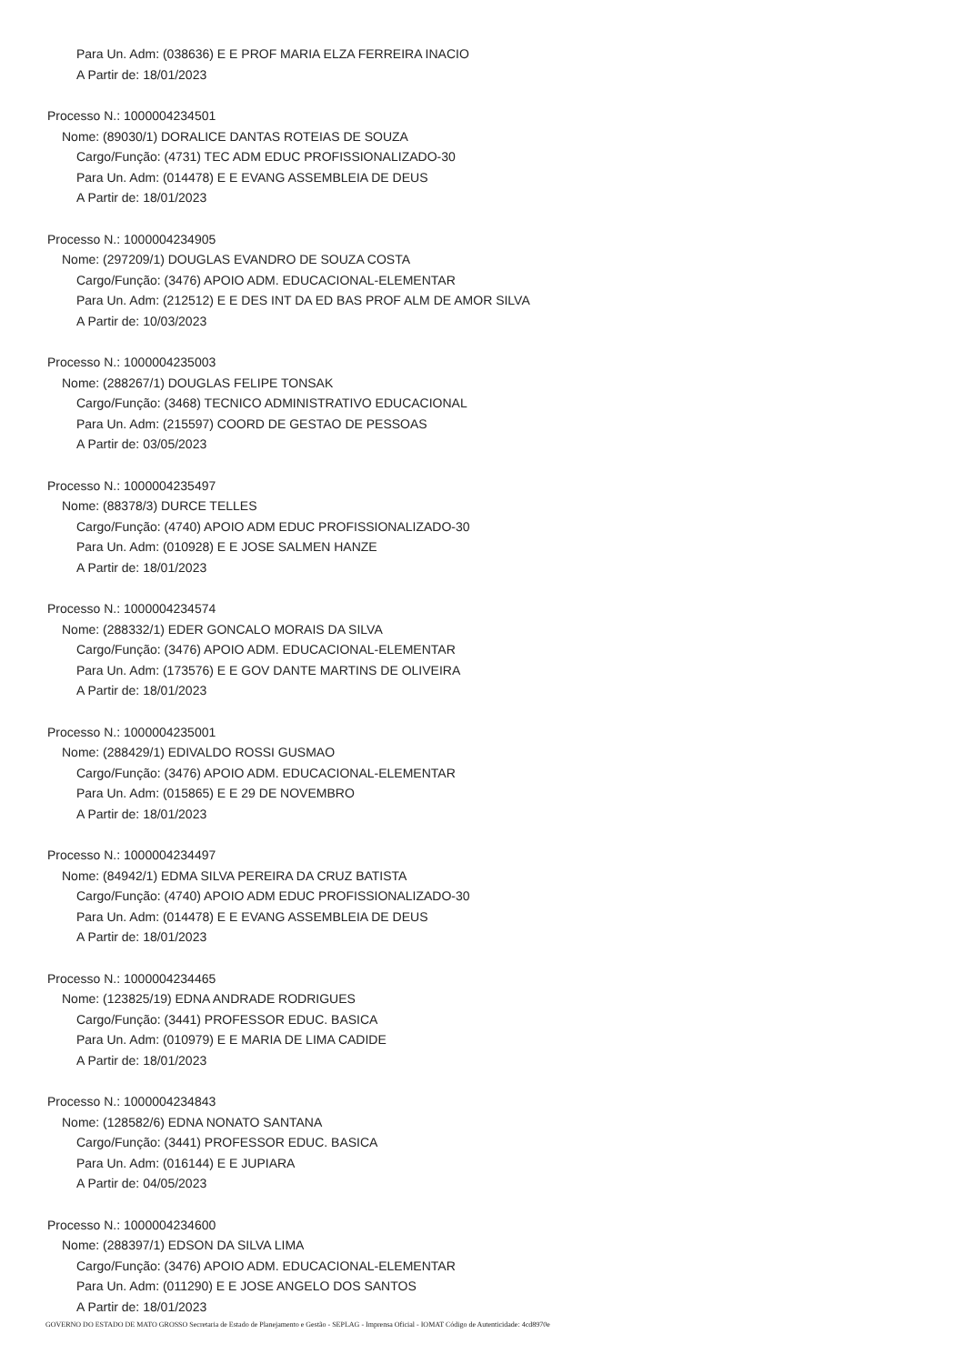Para Un. Adm: (038636) E E PROF MARIA ELZA FERREIRA INACIO
A Partir de: 18/01/2023
Processo N.: 1000004234501
Nome: (89030/1) DORALICE DANTAS ROTEIAS DE SOUZA
Cargo/Função: (4731) TEC ADM EDUC PROFISSIONALIZADO-30
Para Un. Adm: (014478) E E EVANG ASSEMBLEIA DE DEUS
A Partir de: 18/01/2023
Processo N.: 1000004234905
Nome: (297209/1) DOUGLAS EVANDRO DE SOUZA COSTA
Cargo/Função: (3476) APOIO ADM. EDUCACIONAL-ELEMENTAR
Para Un. Adm: (212512) E E DES INT DA ED BAS PROF ALM DE AMOR SILVA
A Partir de: 10/03/2023
Processo N.: 1000004235003
Nome: (288267/1) DOUGLAS FELIPE TONSAK
Cargo/Função: (3468) TECNICO ADMINISTRATIVO EDUCACIONAL
Para Un. Adm: (215597) COORD DE GESTAO DE PESSOAS
A Partir de: 03/05/2023
Processo N.: 1000004235497
Nome: (88378/3) DURCE TELLES
Cargo/Função: (4740) APOIO ADM EDUC PROFISSIONALIZADO-30
Para Un. Adm: (010928) E E JOSE SALMEN HANZE
A Partir de: 18/01/2023
Processo N.: 1000004234574
Nome: (288332/1) EDER GONCALO MORAIS DA SILVA
Cargo/Função: (3476) APOIO ADM. EDUCACIONAL-ELEMENTAR
Para Un. Adm: (173576) E E GOV DANTE MARTINS DE OLIVEIRA
A Partir de: 18/01/2023
Processo N.: 1000004235001
Nome: (288429/1) EDIVALDO ROSSI GUSMAO
Cargo/Função: (3476) APOIO ADM. EDUCACIONAL-ELEMENTAR
Para Un. Adm: (015865) E E 29 DE NOVEMBRO
A Partir de: 18/01/2023
Processo N.: 1000004234497
Nome: (84942/1) EDMA SILVA PEREIRA DA CRUZ BATISTA
Cargo/Função: (4740) APOIO ADM EDUC PROFISSIONALIZADO-30
Para Un. Adm: (014478) E E EVANG ASSEMBLEIA DE DEUS
A Partir de: 18/01/2023
Processo N.: 1000004234465
Nome: (123825/19) EDNA ANDRADE RODRIGUES
Cargo/Função: (3441) PROFESSOR EDUC. BASICA
Para Un. Adm: (010979) E E MARIA DE LIMA CADIDE
A Partir de: 18/01/2023
Processo N.: 1000004234843
Nome: (128582/6) EDNA NONATO SANTANA
Cargo/Função: (3441) PROFESSOR EDUC. BASICA
Para Un. Adm: (016144) E E JUPIARA
A Partir de: 04/05/2023
Processo N.: 1000004234600
Nome: (288397/1) EDSON DA SILVA LIMA
Cargo/Função: (3476) APOIO ADM. EDUCACIONAL-ELEMENTAR
Para Un. Adm: (011290) E E JOSE ANGELO DOS SANTOS
A Partir de: 18/01/2023
GOVERNO DO ESTADO DE MATO GROSSO Secretaria de Estado de Planejamento e Gestão - SEPLAG - Imprensa Oficial - IOMAT Código de Autenticidade: 4cd8970e